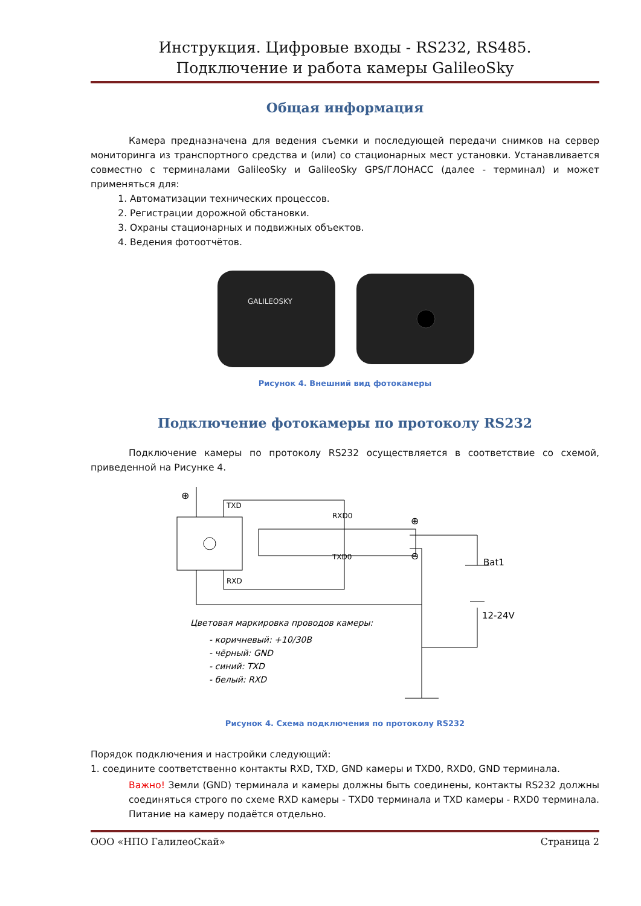Инструкция. Цифровые входы - RS232, RS485.
Подключение и работа камеры GalileoSky
Общая информация
Камера предназначена для ведения съемки и последующей передачи снимков на сервер мониторинга из транспортного средства и (или) со стационарных мест установки. Устанавливается совместно с терминалами GalileoSky и GalileoSky GPS/ГЛОНАСС (далее - терминал) и может применяться для:
1. Автоматизации технических процессов.
2. Регистрации дорожной обстановки.
3. Охраны стационарных и подвижных объектов.
4. Ведения фотоотчётов.
GALILEOSKY
Рисунок 4. Внешний вид фотокамеры
Подключение фотокамеры по протоколу RS232
Подключение камеры по протоколу RS232 осуществляется в соответствие со схемой, приведенной на Рисунке 4.
TXD
RXD
RXD0
TXD0
⊕
⊕
⊖
Bat1
12-24V
Цветовая маркировка проводов камеры:
- коричневый: +10/30В
- чёрный: GND
- синий: TXD
- белый: RXD
Рисунок 4. Схема подключения по протоколу RS232
Порядок подключения и настройки следующий:
1. соедините соответственно контакты RXD, TXD, GND камеры и TXD0, RXD0, GND терминала.
Важно! Земли (GND) терминала и камеры должны быть соединены, контакты RS232 должны соединяться строго по схеме RXD камеры - TXD0 терминала и TXD камеры - RXD0 терминала. Питание на камеру подаётся отдельно.
ООО «НПО ГалилеоСкай» Страница 2